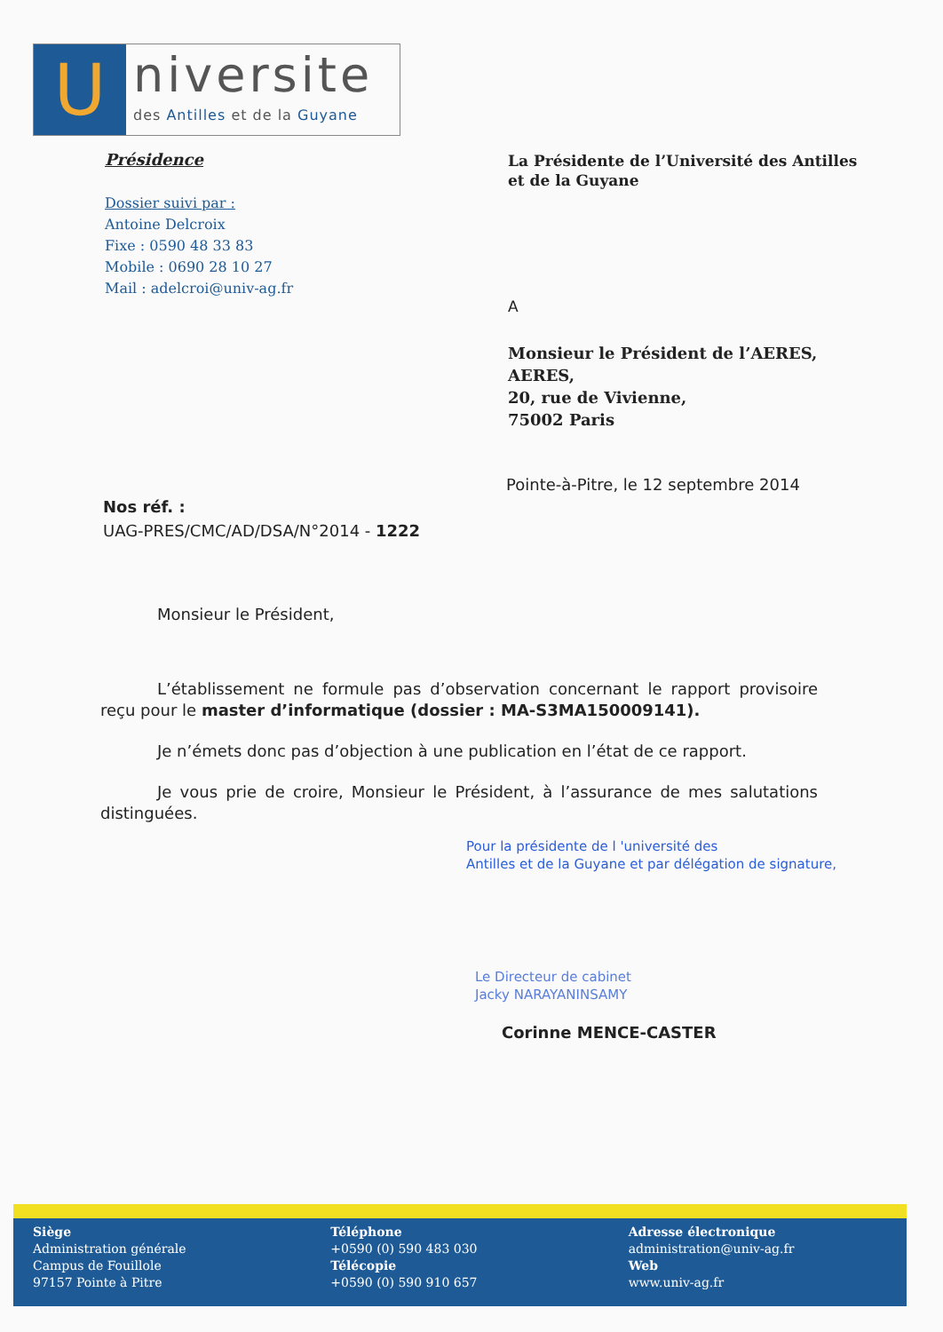U
niversite
des Antilles et de la Guyane
Présidence
Dossier suivi par :
Antoine Delcroix
Fixe : 0590 48 33 83
Mobile : 0690 28 10 27
Mail : adelcroi@univ-ag.fr
La Présidente de l’Université des Antilles
et de la Guyane
A
Monsieur le Président de l’AERES,
AERES,
20, rue de Vivienne,
75002 Paris
Pointe-à-Pitre, le 12 septembre 2014
Nos réf. :
UAG-PRES/CMC/AD/DSA/N°2014 - 1222
Monsieur le Président,
L’établissement ne formule pas d’observation concernant le rapport provisoire reçu pour le master d’informatique (dossier : MA-S3MA150009141).
Je n’émets donc pas d’objection à une publication en l’état de ce rapport.
Je vous prie de croire, Monsieur le Président, à l’assurance de mes salutations distinguées.
Pour la présidente de l 'université des
Antilles et de la Guyane et par délégation de signature,
Le Directeur de cabinet
Jacky NARAYANINSAMY
Corinne MENCE-CASTER
Siège
Administration générale
Campus de Fouillole
97157 Pointe à Pitre
Téléphone
+0590 (0) 590 483 030
Télécopie
+0590 (0) 590 910 657
Adresse électronique
administration@univ-ag.fr
Web
www.univ-ag.fr